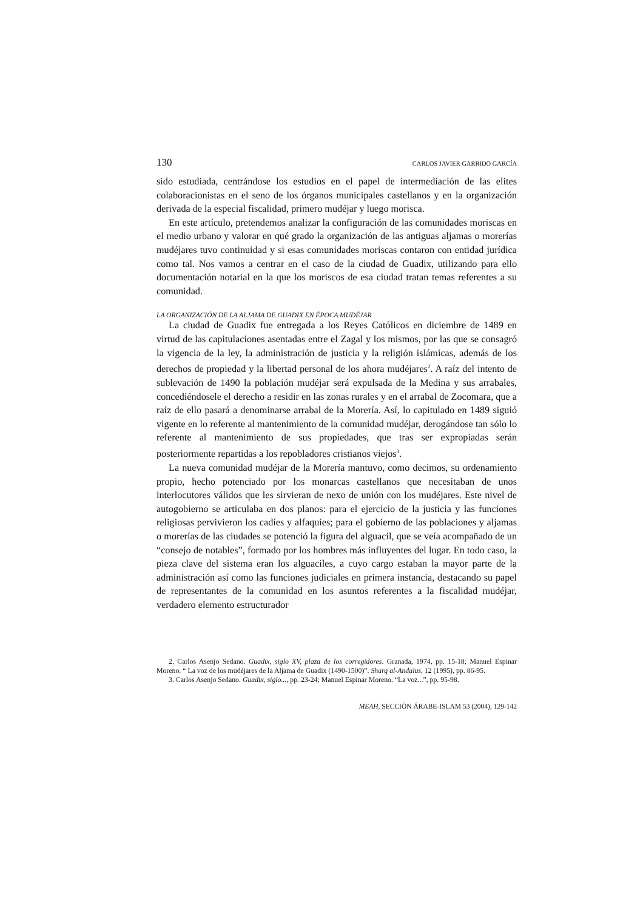130 CARLOS JAVIER GARRIDO GARCÍA
sido estudiada, centrándose los estudios en el papel de intermediación de las elites colaboracionistas en el seno de los órganos municipales castellanos y en la organización derivada de la especial fiscalidad, primero mudéjar y luego morisca.
En este artículo, pretendemos analizar la configuración de las comunidades moriscas en el medio urbano y valorar en qué grado la organización de las antiguas aljamas o morerías mudéjares tuvo continuidad y si esas comunidades moriscas contaron con entidad jurídica como tal. Nos vamos a centrar en el caso de la ciudad de Guadix, utilizando para ello documentación notarial en la que los moriscos de esa ciudad tratan temas referentes a su comunidad.
LA ORGANIZACIÓN DE LA ALJAMA DE GUADIX EN ÉPOCA MUDÉJAR
La ciudad de Guadix fue entregada a los Reyes Católicos en diciembre de 1489 en virtud de las capitulaciones asentadas entre el Zagal y los mismos, por las que se consagró la vigencia de la ley, la administración de justicia y la religión islámicas, además de los derechos de propiedad y la libertad personal de los ahora mudéjares<sup>2</sup>. A raíz del intento de sublevación de 1490 la población mudéjar será expulsada de la Medina y sus arrabales, concediéndosele el derecho a residir en las zonas rurales y en el arrabal de Zocomara, que a raíz de ello pasará a denominarse arrabal de la Morería. Así, lo capitulado en 1489 siguió vigente en lo referente al mantenimiento de la comunidad mudéjar, derogándose tan sólo lo referente al mantenimiento de sus propiedades, que tras ser expropiadas serán posteriormente repartidas a los repobladores cristianos viejos<sup>3</sup>.
La nueva comunidad mudéjar de la Morería mantuvo, como decimos, su ordenamiento propio, hecho potenciado por los monarcas castellanos que necesitaban de unos interlocutores válidos que les sirvieran de nexo de unión con los mudéjares. Este nivel de autogobierno se articulaba en dos planos: para el ejercicio de la justicia y las funciones religiosas pervivieron los cadíes y alfaquíes; para el gobierno de las poblaciones y aljamas o morerías de las ciudades se potenció la figura del alguacil, que se veía acompañado de un “consejo de notables”, formado por los hombres más influyentes del lugar. En todo caso, la pieza clave del sistema eran los alguaciles, a cuyo cargo estaban la mayor parte de la administración así como las funciones judiciales en primera instancia, destacando su papel de representantes de la comunidad en los asuntos referentes a la fiscalidad mudéjar, verdadero elemento estructurador
2. Carlos Asenjo Sedano. Guadix, siglo XV, plaza de los corregidores. Granada, 1974, pp. 15-18; Manuel Espinar Moreno. “ La voz de los mudéjares de la Aljama de Guadix (1490-1500)”. Sharq al-Andalus, 12 (1995), pp. 86-95.
3. Carlos Asenjo Sedano. Guadix, siglo..., pp. 23-24; Manuel Espinar Moreno. “La voz...”, pp. 95-98.
MEAH, SECCIÓN ÁRABE-ISLAM 53 (2004), 129-142